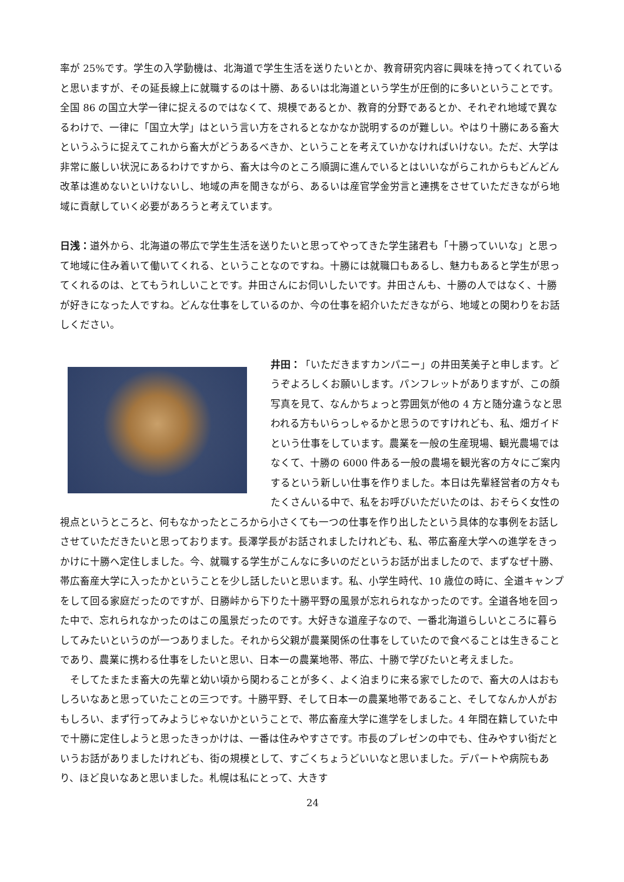率が 25%です。学生の入学動機は、北海道で学生生活を送りたいとか、教育研究内容に興味を持ってくれていると思いますが、その延長線上に就職するのは十勝、あるいは北海道という学生が圧倒的に多いということです。全国 86 の国立大学一律に捉えるのではなくて、規模であるとか、教育的分野であるとか、それぞれ地域で異なるわけで、一律に「国立大学」はという言い方をされるとなかなか説明するのが難しい。やはり十勝にある畜大というふうに捉えてこれから畜大がどうあるべきか、ということを考えていかなければいけない。ただ、大学は非常に厳しい状況にあるわけですから、畜大は今のところ順調に進んでいるとはいいながらこれからもどんどん改革は進めないといけないし、地域の声を聞きながら、あるいは産官学金労言と連携をさせていただきながら地域に貢献していく必要があろうと考えています。
日浅：道外から、北海道の帯広で学生生活を送りたいと思ってやってきた学生諸君も「十勝っていいな」と思って地域に住み着いて働いてくれる、ということなのですね。十勝には就職口もあるし、魅力もあると学生が思ってくれるのは、とてもうれしいことです。井田さんにお伺いしたいです。井田さんも、十勝の人ではなく、十勝が好きになった人ですね。どんな仕事をしているのか、今の仕事を紹介いただきながら、地域との関わりをお話しください。
井田：「いただきますカンパニー」の井田芙美子と申します。どうぞよろしくお願いします。パンフレットがありますが、この顔写真を見て、なんかちょっと雰囲気が他の 4 方と随分違うなと思われる方もいらっしゃるかと思うのですけれども、私、畑ガイドという仕事をしています。農業を一般の生産現場、観光農場ではなくて、十勝の 6000 件ある一般の農場を観光客の方々にご案内するという新しい仕事を作りました。本日は先輩経営者の方々もたくさんいる中で、私をお呼びいただいたのは、おそらく女性の視点というところと、何もなかったところから小さくても一つの仕事を作り出したという具体的な事例をお話しさせていただきたいと思っております。長澤学長がお話されましたけれども、私、帯広畜産大学への進学をきっかけに十勝へ定住しました。今、就職する学生がこんなに多いのだというお話が出ましたので、まずなぜ十勝、帯広畜産大学に入ったかということを少し話したいと思います。私、小学生時代、10 歳位の時に、全道キャンプをして回る家庭だったのですが、日勝峠から下りた十勝平野の風景が忘れられなかったのです。全道各地を回った中で、忘れられなかったのはこの風景だったのです。大好きな道産子なので、一番北海道らしいところに暮らしてみたいというのが一つありました。それから父親が農業関係の仕事をしていたので食べることは生きることであり、農業に携わる仕事をしたいと思い、日本一の農業地帯、帯広、十勝で学びたいと考えました。
　そしてたまたま畜大の先輩と幼い頃から関わることが多く、よく泊まりに来る家でしたので、畜大の人はおもしろいなあと思っていたことの三つです。十勝平野、そして日本一の農業地帯であること、そしてなんか人がおもしろい、まず行ってみようじゃないかということで、帯広畜産大学に進学をしました。4 年間在籍していた中で十勝に定住しようと思ったきっかけは、一番は住みやすさです。市長のプレゼンの中でも、住みやすい街だというお話がありましたけれども、街の規模として、すごくちょうどいいなと思いました。デパートや病院もあり、ほど良いなあと思いました。札幌は私にとって、大きす
24